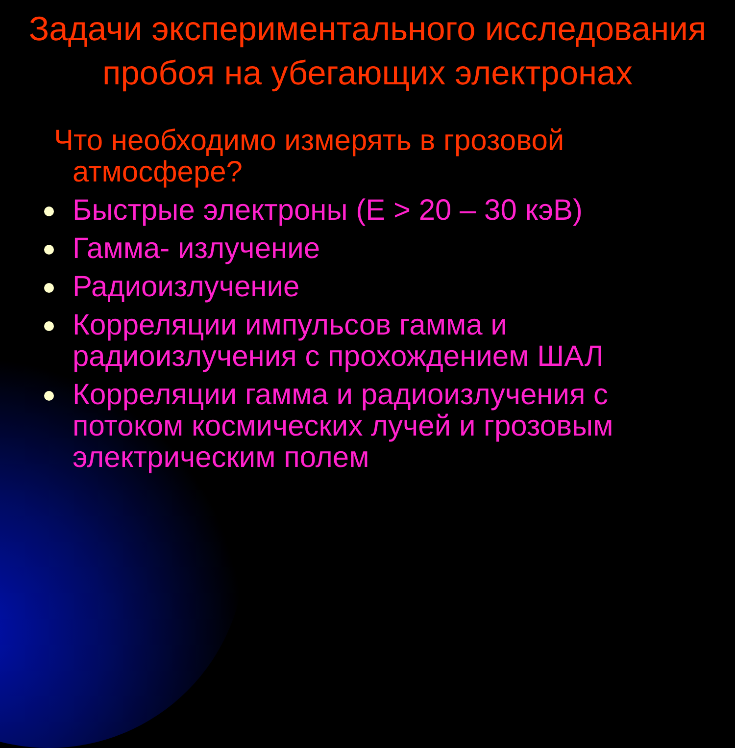Задачи экспериментального исследования пробоя на убегающих электронах
Что необходимо измерять в грозовой атмосфере?
Быстрые электроны (Е > 20 – 30 кэВ)
Гамма- излучение
Радиоизлучение
Корреляции импульсов гамма и радиоизлучения с прохождением ШАЛ
Корреляции гамма и радиоизлучения с потоком космических лучей и грозовым электрическим полем